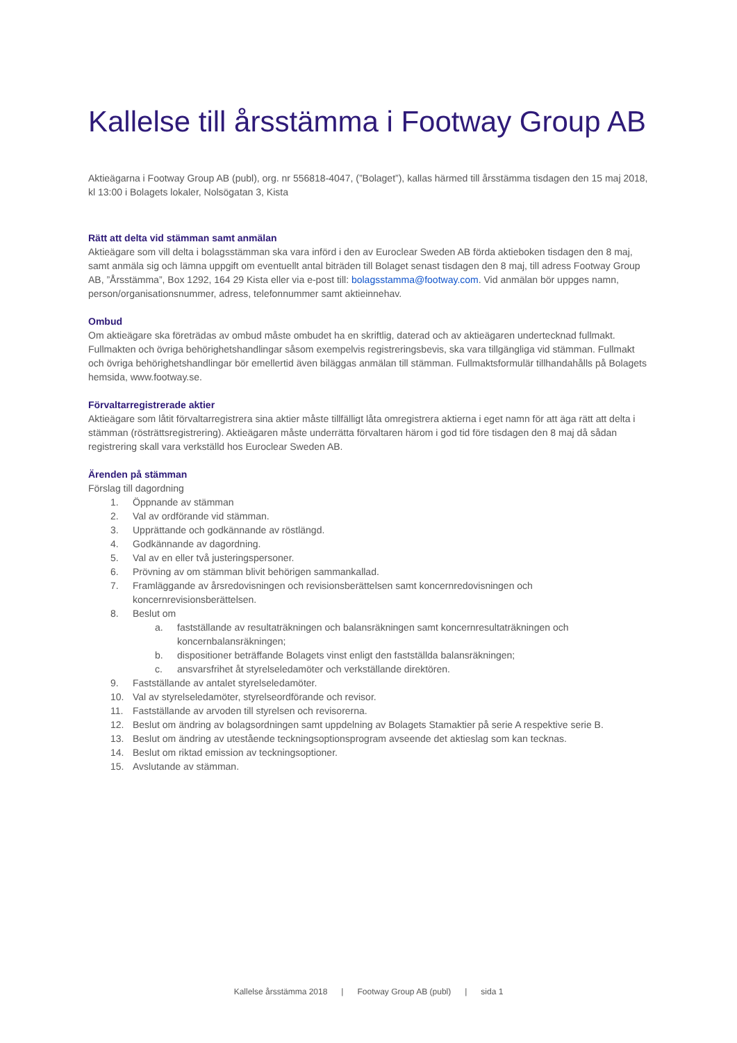Kallelse till årsstämma i Footway Group AB
Aktieägarna i Footway Group AB (publ), org. nr 556818-4047, (”Bolaget”), kallas härmed till årsstämma tisdagen den 15 maj 2018, kl 13:00 i Bolagets lokaler, Nolsögatan 3, Kista
Rätt att delta vid stämman samt anmälan
Aktieägare som vill delta i bolagsstämman ska vara införd i den av Euroclear Sweden AB förda aktieboken tisdagen den 8 maj, samt anmäla sig och lämna uppgift om eventuellt antal biträden till Bolaget senast tisdagen den 8 maj, till adress Footway Group AB, ”Årsstämma”, Box 1292, 164 29 Kista eller via e-post till: bolagsstamma@footway.com. Vid anmälan bör uppges namn, person/organisationsnummer, adress, telefonnummer samt aktieinnehav.
Ombud
Om aktieägare ska företrädas av ombud måste ombudet ha en skriftlig, daterad och av aktieägaren undertecknad fullmakt. Fullmakten och övriga behörighetshandlingar såsom exempelvis registreringsbevis, ska vara tillgängliga vid stämman. Fullmakt och övriga behörighetshandlingar bör emellertid även biläggas anmälan till stämman. Fullmaktsformulär tillhandahålls på Bolagets hemsida, www.footway.se.
Förvaltarregistrerade aktier
Aktieägare som låtit förvaltarregistrera sina aktier måste tillfälligt låta omregistrera aktierna i eget namn för att äga rätt att delta i stämman (rösträttsregistrering). Aktieägaren måste underrätta förvaltaren härom i god tid före tisdagen den 8 maj då sådan registrering skall vara verkställd hos Euroclear Sweden AB.
Ärenden på stämman
Förslag till dagordning
1. Öppnande av stämman
2. Val av ordförande vid stämman.
3. Upprättande och godkännande av röstlängd.
4. Godkännande av dagordning.
5. Val av en eller två justeringspersoner.
6. Prövning av om stämman blivit behörigen sammankallad.
7. Framläggande av årsredovisningen och revisionsberättelsen samt koncernredovisningen och koncernrevisionsberättelsen.
8. Beslut om
a. fastställande av resultaträkningen och balansräkningen samt koncernresultaträkningen och koncernbalansräkningen;
b. dispositioner beträffande Bolagets vinst enligt den fastställda balansräkningen;
c. ansvarsfrihet åt styrelseledamöter och verkställande direktören.
9. Fastställande av antalet styrelseledamöter.
10. Val av styrelseledamöter, styrelseordförande och revisor.
11. Fastställande av arvoden till styrelsen och revisorerna.
12. Beslut om ändring av bolagsordningen samt uppdelning av Bolagets Stamaktier på serie A respektive serie B.
13. Beslut om ändring av utestående teckningsoptionsprogram avseende det aktieslag som kan tecknas.
14. Beslut om riktad emission av teckningsoptioner.
15. Avslutande av stämman.
Kallelse årsstämma 2018 | Footway Group AB (publ) | sida 1